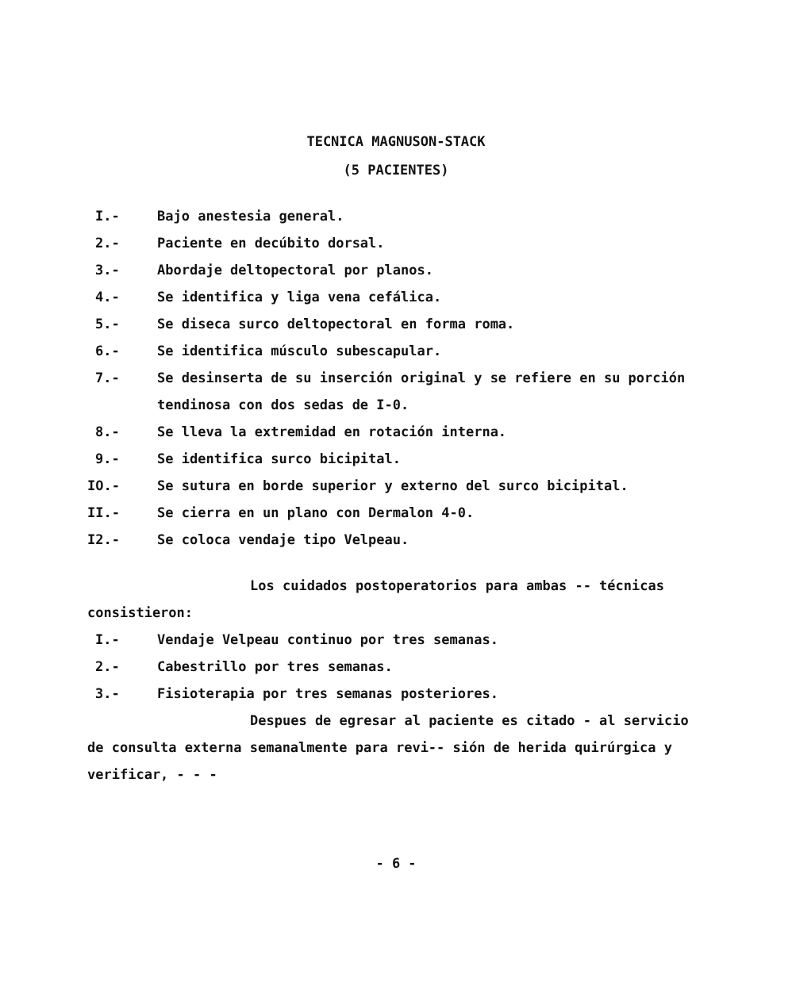TECNICA MAGNUSON-STACK
(5 PACIENTES)
I.- Bajo anestesia general.
2.- Paciente en decúbito dorsal.
3.- Abordaje deltopectoral por planos.
4.- Se identifica y liga vena cefálica.
5.- Se diseca surco deltopectoral en forma roma.
6.- Se identifica músculo subescapular.
7.- Se desinserta de su inserción original y se refiere en su porción tendinosa con dos sedas de I-0.
8.- Se lleva la extremidad en rotación interna.
9.- Se identifica surco bicipital.
IO.- Se sutura en borde superior y externo del surco bicipital.
II.- Se cierra en un plano con Dermalon 4-0.
I2.- Se coloca vendaje tipo Velpeau.
Los cuidados postoperatorios para ambas -- técnicas consistieron:
I.- Vendaje Velpeau continuo por tres semanas.
2.- Cabestrillo por tres semanas.
3.- Fisioterapia por tres semanas posteriores.
Despues de egresar al paciente es citado - al servicio de consulta externa semanalmente para revi-- sión de herida quirúrgica y verificar, - - -
- 6 -